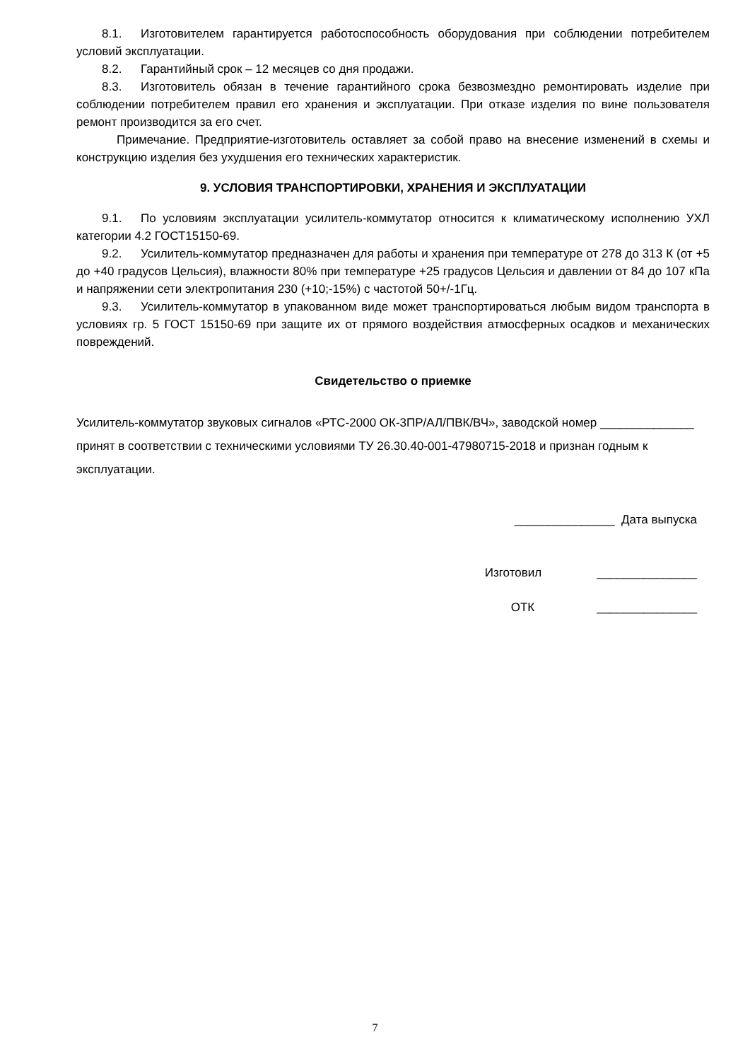8.1. Изготовителем гарантируется работоспособность оборудования при соблюдении потребителем условий эксплуатации.
8.2. Гарантийный срок – 12 месяцев со дня продажи.
8.3. Изготовитель обязан в течение гарантийного срока безвозмездно ремонтировать изделие при соблюдении потребителем правил его хранения и эксплуатации. При отказе изделия по вине пользователя ремонт производится за его счет.
Примечание. Предприятие-изготовитель оставляет за собой право на внесение изменений в схемы и конструкцию изделия без ухудшения его технических характеристик.
9. УСЛОВИЯ ТРАНСПОРТИРОВКИ, ХРАНЕНИЯ И ЭКСПЛУАТАЦИИ
9.1. По условиям эксплуатации усилитель-коммутатор относится к климатическому исполнению УХЛ категории 4.2 ГОСТ15150-69.
9.2. Усилитель-коммутатор предназначен для работы и хранения при температуре от 278 до 313 К (от +5 до +40 градусов Цельсия), влажности 80% при температуре +25 градусов Цельсия и давлении от 84 до 107 кПа и напряжении сети электропитания 230 (+10;-15%) с частотой 50+/-1Гц.
9.3. Усилитель-коммутатор в упакованном виде может транспортироваться любым видом транспорта в условиях гр. 5 ГОСТ 15150-69 при защите их от прямого воздействия атмосферных осадков и механических повреждений.
Свидетельство о приемке
Усилитель-коммутатор звуковых сигналов «РТС-2000 ОК-3ПР/АЛ/ПВК/ВЧ», заводской номер ______________ принят в соответствии с техническими условиями ТУ 26.30.40-001-47980715-2018 и признан годным к эксплуатации.
_______________ Дата выпуска
Изготовил _______________
ОТК _______________
7